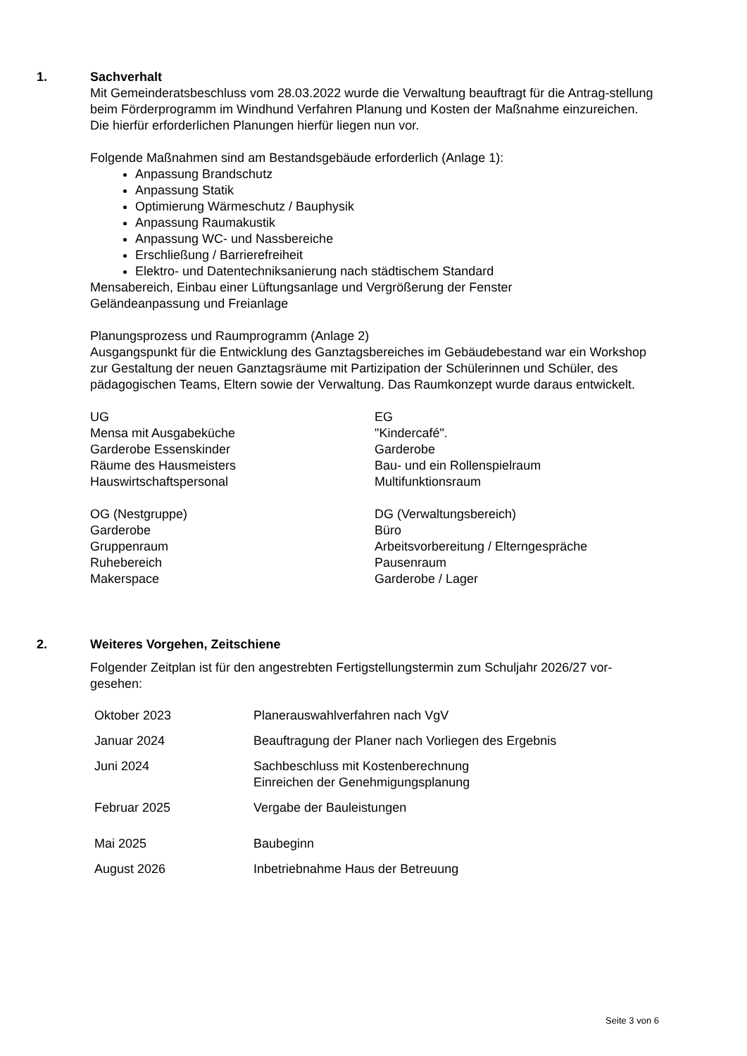1. Sachverhalt
Mit Gemeinderatsbeschluss vom 28.03.2022 wurde die Verwaltung beauftragt für die Antrag-stellung beim Förderprogramm im Windhund Verfahren Planung und Kosten der Maßnahme einzureichen. Die hierfür erforderlichen Planungen hierfür liegen nun vor.
Folgende Maßnahmen sind am Bestandsgebäude erforderlich (Anlage 1):
Anpassung Brandschutz
Anpassung Statik
Optimierung Wärmeschutz / Bauphysik
Anpassung Raumakustik
Anpassung WC- und Nassbereiche
Erschließung / Barrierefreiheit
Elektro- und Datentechniksanierung nach städtischem Standard
Mensabereich, Einbau einer Lüftungsanlage und Vergrößerung der Fenster
Geländeanpassung und Freianlage
Planungsprozess und Raumprogramm (Anlage 2)
Ausgangspunkt für die Entwicklung des Ganztagsbereiches im Gebäudebestand war ein Workshop zur Gestaltung der neuen Ganztagsräume mit Partizipation der Schülerinnen und Schüler, des pädagogischen Teams, Eltern sowie der Verwaltung. Das Raumkonzept wurde daraus entwickelt.
UG
Mensa mit Ausgabeküche
Garderobe Essenskinder
Räume des Hausmeisters
Hauswirtschaftspersonal
EG
"Kindercafé".
Garderobe
Bau- und ein Rollenspielraum
Multifunktionsraum
OG (Nestgruppe)
Garderobe
Gruppenraum
Ruhebereich
Makerspace
DG (Verwaltungsbereich)
Büro
Arbeitsvorbereitung / Elterngespräche
Pausenraum
Garderobe / Lager
2. Weiteres Vorgehen, Zeitschiene
Folgender Zeitplan ist für den angestrebten Fertigstellungstermin zum Schuljahr 2026/27 vor-gesehen:
| Oktober 2023 | Planerauswahlverfahren nach VgV |
| Januar 2024 | Beauftragung der Planer nach Vorliegen des Ergebnis |
| Juni 2024 | Sachbeschluss mit Kostenberechnung Einreichen der Genehmigungsplanung |
| Februar 2025 | Vergabe der Bauleistungen |
| Mai 2025 | Baubeginn |
| August 2026 | Inbetriebnahme Haus der Betreuung |
Seite 3 von 6